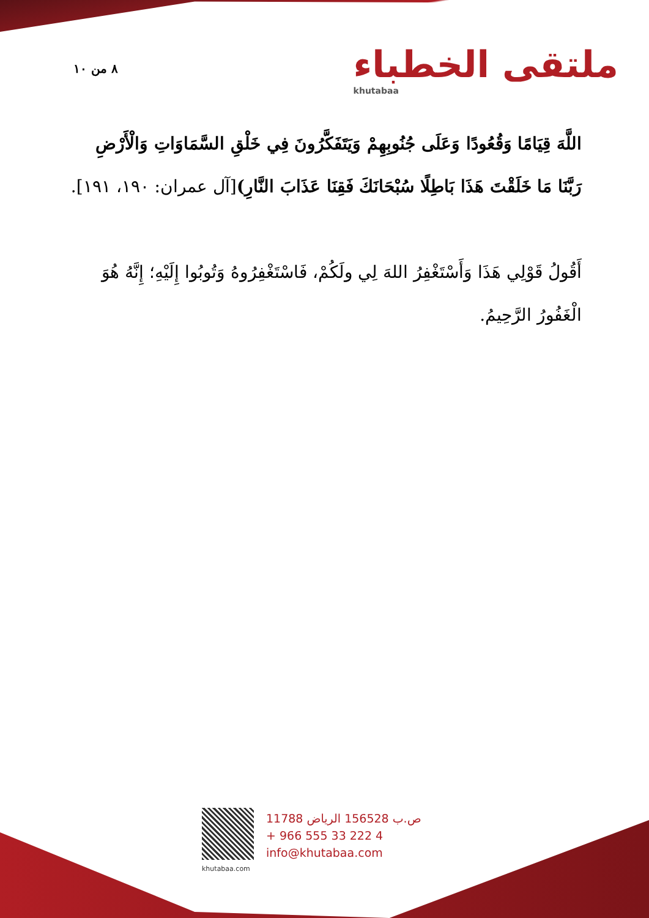٨ من ١٠ ملتقى الخطباء
khutabaa
اللَّهَ قِيَامًا وَقُعُودًا وَعَلَى جُنُوبِهِمْ وَيَتَفَكَّرُونَ فِي خَلْقِ السَّمَاوَاتِ وَالْأَرْضِ رَبَّنَا مَا خَلَقْتَ هَذَا بَاطِلًا سُبْحَانَكَ فَقِنَا عَذَابَ النَّارِ)[آل عمران: ١٩٠، ١٩١].
أَقُولُ قَوْلِي هَذَا وَأَسْتَغْفِرُ اللهَ لِي ولَكُمْ، فَاسْتَغْفِرُوهُ وَتُوبُوا إِلَيْهِ؛ إِنَّهُ هُوَ الْغَفُورُ الرَّحِيمُ.
khutabaa.com
ص.ب 156528 الرياض 11788
+ 966 555 33 222 4
info@khutabaa.com